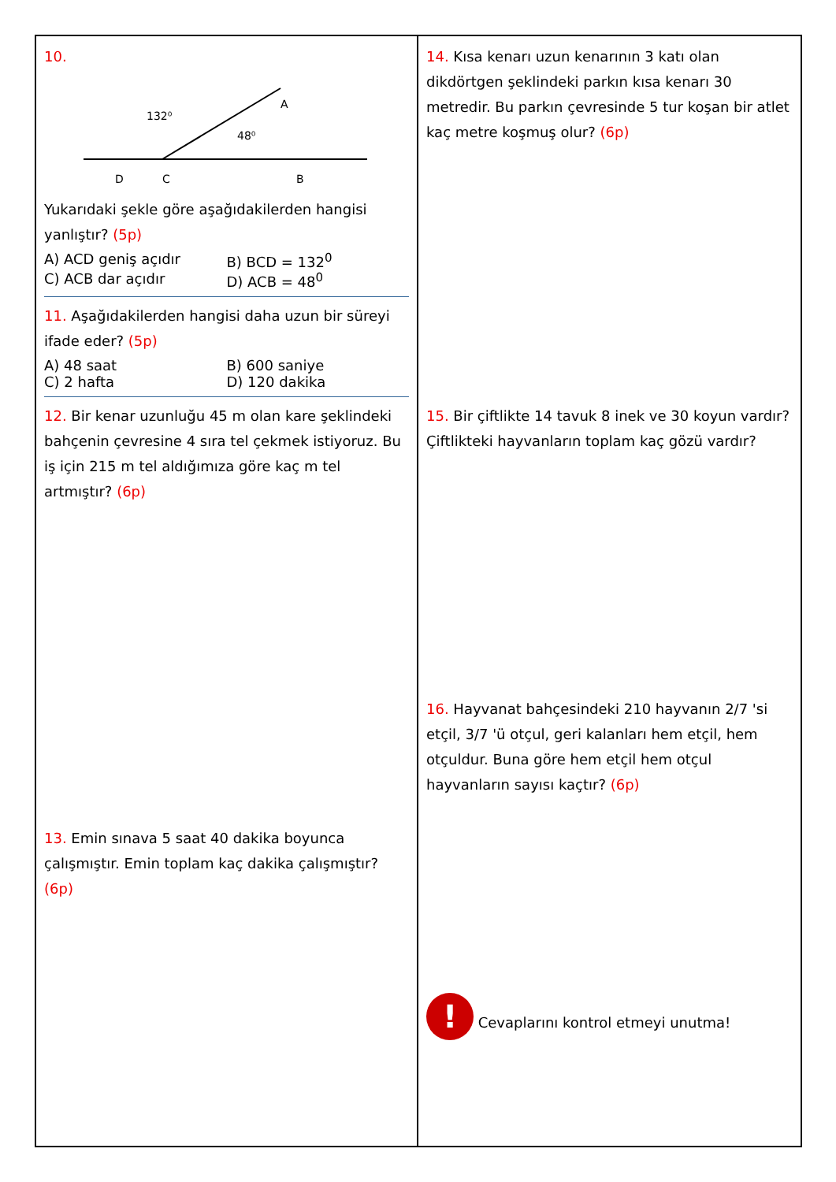10.
132⁰
48⁰
A
D
C
B
Yukarıdaki şekle göre aşağıdakilerden hangisi yanlıştır? (5p)
A) ACD geniş açıdır B) BCD = 132<sup>0</sup> C) ACB dar açıdır D) ACB = 48<sup>0</sup>
11. Aşağıdakilerden hangisi daha uzun bir süreyi ifade eder? (5p)
A) 48 saat B) 600 saniye C) 2 hafta D) 120 dakika
12. Bir kenar uzunluğu 45 m olan kare şeklindeki bahçenin çevresine 4 sıra tel çekmek istiyoruz. Bu iş için 215 m tel aldığımıza göre kaç m tel artmıştır? (6p)
13. Emin sınava 5 saat 40 dakika boyunca çalışmıştır. Emin toplam kaç dakika çalışmıştır? (6p)
14. Kısa kenarı uzun kenarının 3 katı olan dikdörtgen şeklindeki parkın kısa kenarı 30 metredir. Bu parkın çevresinde 5 tur koşan bir atlet kaç metre koşmuş olur? (6p)
15. Bir çiftlikte 14 tavuk 8 inek ve 30 koyun vardır? Çiftlikteki hayvanların toplam kaç gözü vardır?
16. Hayvanat bahçesindeki 210 hayvanın 2/7 'si etçil, 3/7 'ü otçul, geri kalanları hem etçil, hem otçuldur. Buna göre hem etçil hem otçul hayvanların sayısı kaçtır? (6p)
! Cevaplarını kontrol etmeyi unutma!